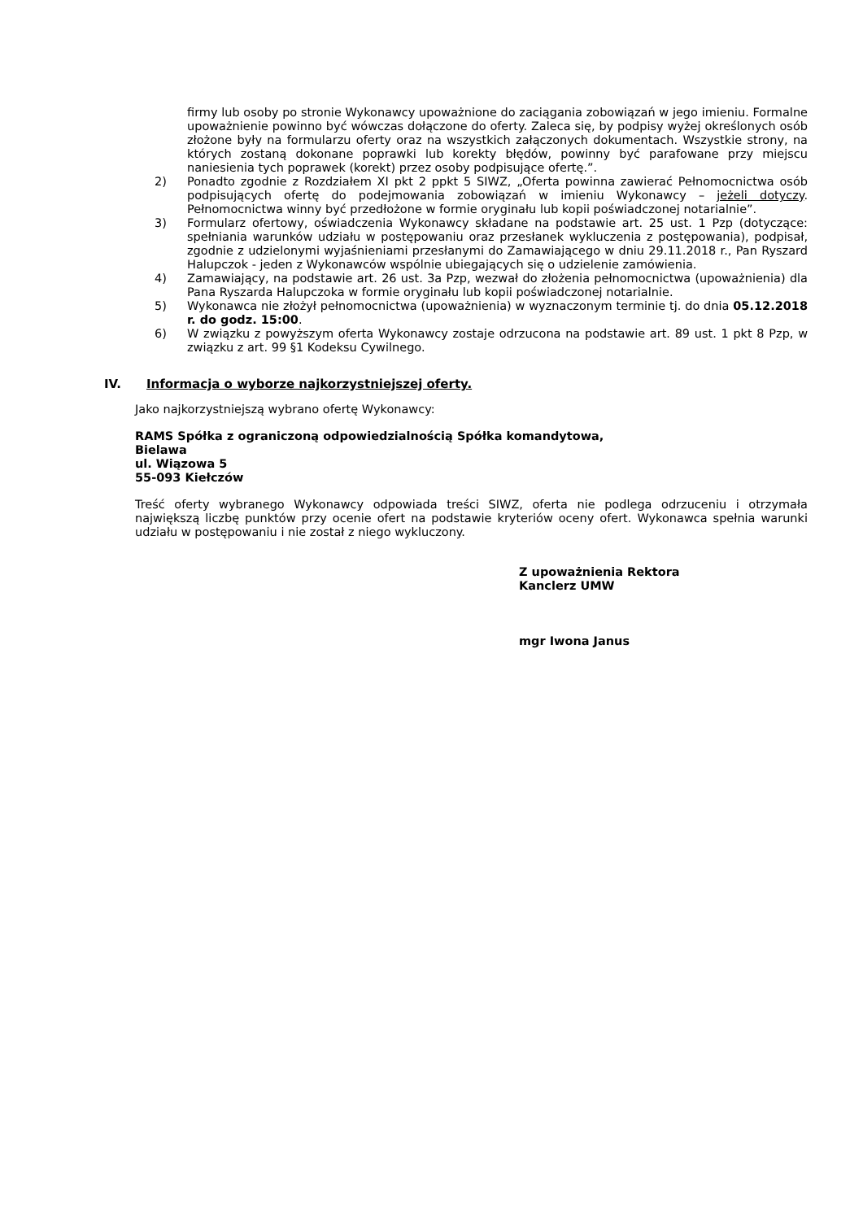firmy lub osoby po stronie Wykonawcy upoważnione do zaciągania zobowiązań w jego imieniu. Formalne upoważnienie powinno być wówczas dołączone do oferty. Zaleca się, by podpisy wyżej określonych osób złożone były na formularzu oferty oraz na wszystkich załączonych dokumentach. Wszystkie strony, na których zostaną dokonane poprawki lub korekty błędów, powinny być parafowane przy miejscu naniesienia tych poprawek (korekt) przez osoby podpisujące ofertę.”.
2) Ponadto zgodnie z Rozdziałem XI pkt 2 ppkt 5 SIWZ, „Oferta powinna zawierać Pełnomocnictwa osób podpisujących ofertę do podejmowania zobowiązań w imieniu Wykonawcy – jeżeli dotyczy. Pełnomocnictwa winny być przedłożone w formie oryginału lub kopii poświadczonej notarialnie”.
3) Formularz ofertowy, oświadczenia Wykonawcy składane na podstawie art. 25 ust. 1 Pzp (dotyczące: spełniania warunków udziału w postępowaniu oraz przesłanek wykluczenia z postępowania), podpisał, zgodnie z udzielonymi wyjaśnieniami przesłanymi do Zamawiającego w dniu 29.11.2018 r., Pan Ryszard Halupczok - jeden z Wykonawców wspólnie ubiegających się o udzielenie zamówienia.
4) Zamawiający, na podstawie art. 26 ust. 3a Pzp, wezwał do złożenia pełnomocnictwa (upoważnienia) dla Pana Ryszarda Halupczoka w formie oryginału lub kopii poświadczonej notarialnie.
5) Wykonawca nie złożył pełnomocnictwa (upoważnienia) w wyznaczonym terminie tj. do dnia 05.12.2018 r. do godz. 15:00.
6) W związku z powyższym oferta Wykonawcy zostaje odrzucona na podstawie art. 89 ust. 1 pkt 8 Pzp, w związku z art. 99 §1 Kodeksu Cywilnego.
IV. Informacja o wyborze najkorzystniejszej oferty.
Jako najkorzystniejszą wybrano ofertę Wykonawcy:
RAMS Spółka z ograniczoną odpowiedzialnością Spółka komandytowa,
Bielawa
ul. Wiązowa 5
55-093 Kiełczów
Treść oferty wybranego Wykonawcy odpowiada treści SIWZ, oferta nie podlega odrzuceniu i otrzymała największą liczbę punktów przy ocenie ofert na podstawie kryteriów oceny ofert. Wykonawca spełnia warunki udziału w postępowaniu i nie został z niego wykluczony.
Z upoważnienia Rektora
Kanclerz UMW
mgr Iwona Janus